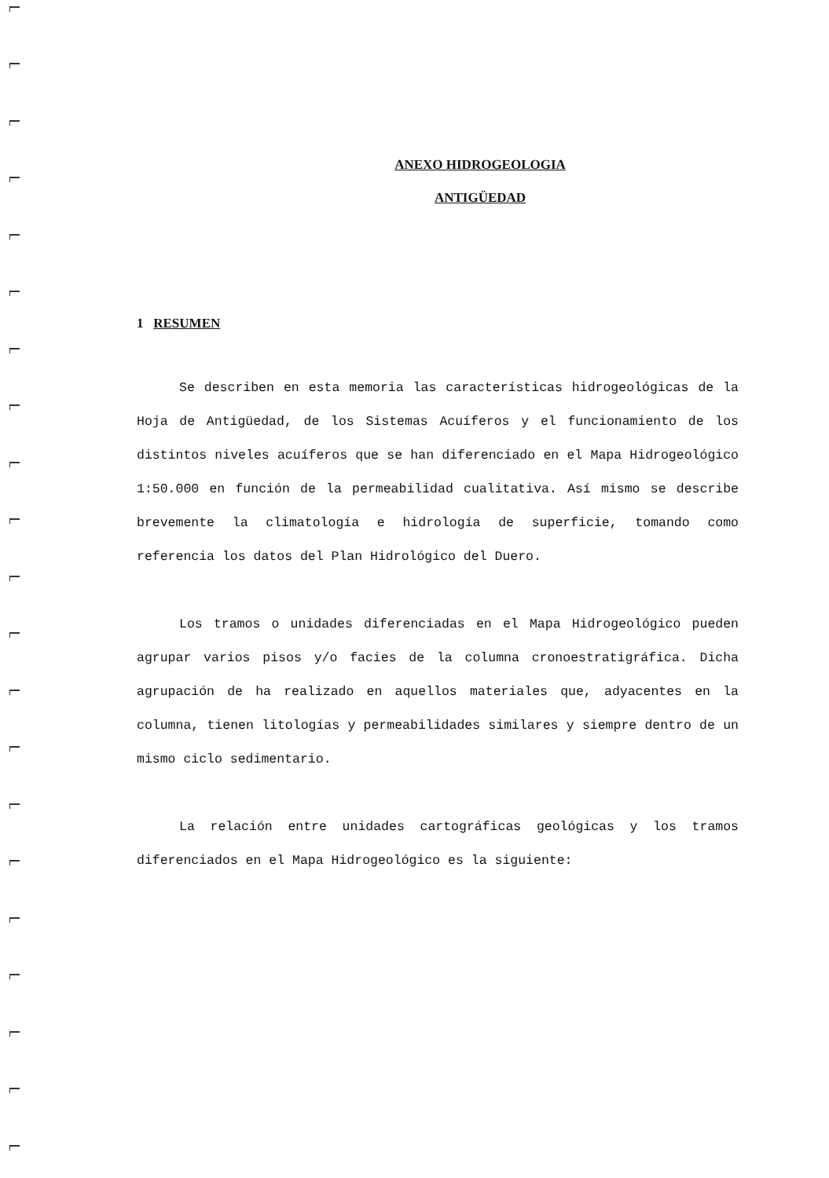ANEXO HIDROGEOLOGIA
ANTIGÜEDAD
1 RESUMEN
Se describen en esta memoria las características hidrogeológicas de la Hoja de Antigüedad, de los Sistemas Acuíferos y el funcionamiento de los distintos niveles acuíferos que se han diferenciado en el Mapa Hidrogeológico 1:50.000 en función de la permeabilidad cualitativa. Así mismo se describe brevemente la climatología e hidrología de superficie, tomando como referencia los datos del Plan Hidrológico del Duero.
Los tramos o unidades diferenciadas en el Mapa Hidrogeológico pueden agrupar varios pisos y/o facies de la columna cronoestratigráfica. Dicha agrupación de ha realizado en aquellos materiales que, adyacentes en la columna, tienen litologías y permeabilidades similares y siempre dentro de un mismo ciclo sedimentario.
La relación entre unidades cartográficas geológicas y los tramos diferenciados en el Mapa Hidrogeológico es la siguiente: